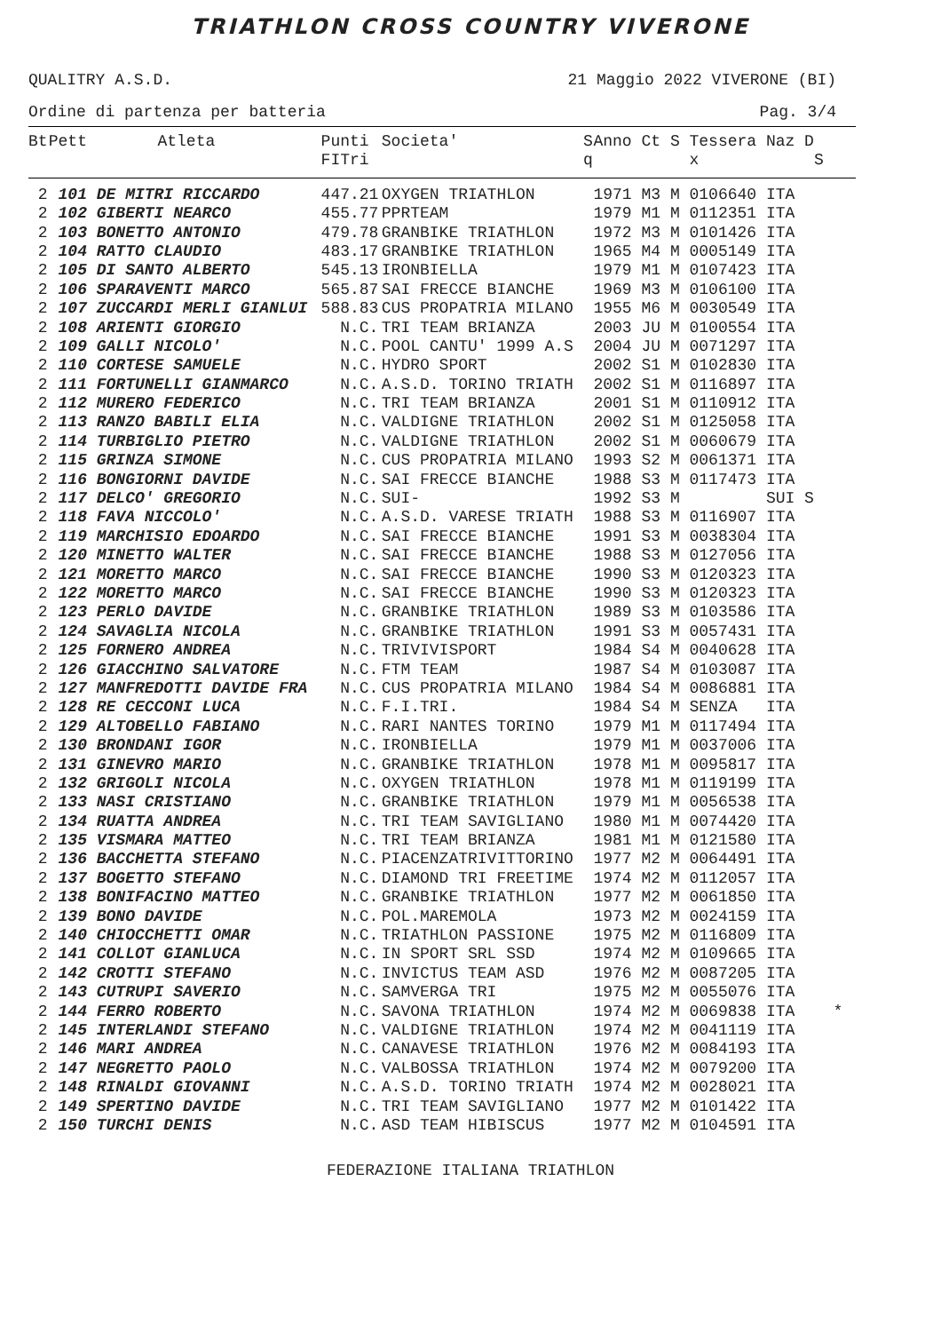TRIATHLON CROSS COUNTRY VIVERONE
QUALITRY A.S.D. 21 Maggio 2022 VIVERONE (BI)
Ordine di partenza per batteria Pag. 3/4
| Bt | Pett | Atleta | Punti | Societa' | S | Anno Ct S Tessera Naz D |
| --- | --- | --- | --- | --- | --- | --- |
| | | | FITri | | q | x S |
| 2 | 101 DE MITRI RICCARDO | | 447.21 | OXYGEN TRIATHLON | | 1971 M3 M 0106640 ITA |
| 2 | 102 GIBERTI NEARCO | | 455.77 | PPRTEAM | | 1979 M1 M 0112351 ITA |
| 2 | 103 BONETTO ANTONIO | | 479.78 | GRANBIKE TRIATHLON | | 1972 M3 M 0101426 ITA |
| 2 | 104 RATTO CLAUDIO | | 483.17 | GRANBIKE TRIATHLON | | 1965 M4 M 0005149 ITA |
| 2 | 105 DI SANTO ALBERTO | | 545.13 | IRONBIELLA | | 1979 M1 M 0107423 ITA |
| 2 | 106 SPARAVENTI MARCO | | 565.87 | SAI FRECCE BIANCHE | | 1969 M3 M 0106100 ITA |
| 2 | 107 ZUCCARDI MERLI GIANLUI | | 588.83 | CUS PROPATRIA MILANO | | 1955 M6 M 0030549 ITA |
| 2 | 108 ARIENTI GIORGIO | | N.C. | TRI TEAM BRIANZA | | 2003 JU M 0100554 ITA |
| 2 | 109 GALLI NICOLO' | | N.C. | POOL CANTU' 1999 A.S | | 2004 JU M 0071297 ITA |
| 2 | 110 CORTESE SAMUELE | | N.C. | HYDRO SPORT | | 2002 S1 M 0102830 ITA |
| 2 | 111 FORTUNELLI GIANMARCO | | N.C. | A.S.D. TORINO TRIATH | | 2002 S1 M 0116897 ITA |
| 2 | 112 MURERO FEDERICO | | N.C. | TRI TEAM BRIANZA | | 2001 S1 M 0110912 ITA |
| 2 | 113 RANZO BABILI ELIA | | N.C. | VALDIGNE TRIATHLON | | 2002 S1 M 0125058 ITA |
| 2 | 114 TURBIGLIO PIETRO | | N.C. | VALDIGNE TRIATHLON | | 2002 S1 M 0060679 ITA |
| 2 | 115 GRINZA SIMONE | | N.C. | CUS PROPATRIA MILANO | | 1993 S2 M 0061371 ITA |
| 2 | 116 BONGIORNI DAVIDE | | N.C. | SAI FRECCE BIANCHE | | 1988 S3 M 0117473 ITA |
| 2 | 117 DELCO' GREGORIO | | N.C. | SUI- | | 1992 S3 M SUI S |
| 2 | 118 FAVA NICCOLO' | | N.C. | A.S.D. VARESE TRIATH | | 1988 S3 M 0116907 ITA |
| 2 | 119 MARCHISIO EDOARDO | | N.C. | SAI FRECCE BIANCHE | | 1991 S3 M 0038304 ITA |
| 2 | 120 MINETTO WALTER | | N.C. | SAI FRECCE BIANCHE | | 1988 S3 M 0127056 ITA |
| 2 | 121 MORETTO MARCO | | N.C. | SAI FRECCE BIANCHE | | 1990 S3 M 0120323 ITA |
| 2 | 122 MORETTO MARCO | | N.C. | SAI FRECCE BIANCHE | | 1990 S3 M 0120323 ITA |
| 2 | 123 PERLO DAVIDE | | N.C. | GRANBIKE TRIATHLON | | 1989 S3 M 0103586 ITA |
| 2 | 124 SAVAGLIA NICOLA | | N.C. | GRANBIKE TRIATHLON | | 1991 S3 M 0057431 ITA |
| 2 | 125 FORNERO ANDREA | | N.C. | TRIVIVISPORT | | 1984 S4 M 0040628 ITA |
| 2 | 126 GIACCHINO SALVATORE | | N.C. | FTM TEAM | | 1987 S4 M 0103087 ITA |
| 2 | 127 MANFREDOTTI DAVIDE FRA | | N.C. | CUS PROPATRIA MILANO | | 1984 S4 M 0086881 ITA |
| 2 | 128 RE CECCONI LUCA | | N.C. | F.I.TRI. | | 1984 S4 M SENZA ITA |
| 2 | 129 ALTOBELLO FABIANO | | N.C. | RARI NANTES TORINO | | 1979 M1 M 0117494 ITA |
| 2 | 130 BRONDANI IGOR | | N.C. | IRONBIELLA | | 1979 M1 M 0037006 ITA |
| 2 | 131 GINEVRO MARIO | | N.C. | GRANBIKE TRIATHLON | | 1978 M1 M 0095817 ITA |
| 2 | 132 GRIGOLI NICOLA | | N.C. | OXYGEN TRIATHLON | | 1978 M1 M 0119199 ITA |
| 2 | 133 NASI CRISTIANO | | N.C. | GRANBIKE TRIATHLON | | 1979 M1 M 0056538 ITA |
| 2 | 134 RUATTA ANDREA | | N.C. | TRI TEAM SAVIGLIANO | | 1980 M1 M 0074420 ITA |
| 2 | 135 VISMARA MATTEO | | N.C. | TRI TEAM BRIANZA | | 1981 M1 M 0121580 ITA |
| 2 | 136 BACCHETTA STEFANO | | N.C. | PIACENZATRIVITTORINO | | 1977 M2 M 0064491 ITA |
| 2 | 137 BOGETTO STEFANO | | N.C. | DIAMOND TRI FREETIME | | 1974 M2 M 0112057 ITA |
| 2 | 138 BONIFACINO MATTEO | | N.C. | GRANBIKE TRIATHLON | | 1977 M2 M 0061850 ITA |
| 2 | 139 BONO DAVIDE | | N.C. | POL.MAREMOLA | | 1973 M2 M 0024159 ITA |
| 2 | 140 CHIOCCHETTI OMAR | | N.C. | TRIATHLON PASSIONE | | 1975 M2 M 0116809 ITA |
| 2 | 141 COLLOT GIANLUCA | | N.C. | IN SPORT SRL SSD | | 1974 M2 M 0109665 ITA |
| 2 | 142 CROTTI STEFANO | | N.C. | INVICTUS TEAM ASD | | 1976 M2 M 0087205 ITA |
| 2 | 143 CUTRUPI SAVERIO | | N.C. | SAMVERGA TRI | | 1975 M2 M 0055076 ITA |
| 2 | 144 FERRO ROBERTO | | N.C. | SAVONA TRIATHLON | | 1974 M2 M 0069838 ITA * |
| 2 | 145 INTERLANDI STEFANO | | N.C. | VALDIGNE TRIATHLON | | 1974 M2 M 0041119 ITA |
| 2 | 146 MARI ANDREA | | N.C. | CANAVESE TRIATHLON | | 1976 M2 M 0084193 ITA |
| 2 | 147 NEGRETTO PAOLO | | N.C. | VALBOSSA TRIATHLON | | 1974 M2 M 0079200 ITA |
| 2 | 148 RINALDI GIOVANNI | | N.C. | A.S.D. TORINO TRIATH | | 1974 M2 M 0028021 ITA |
| 2 | 149 SPERTINO DAVIDE | | N.C. | TRI TEAM SAVIGLIANO | | 1977 M2 M 0101422 ITA |
| 2 | 150 TURCHI DENIS | | N.C. | ASD TEAM HIBISCUS | | 1977 M2 M 0104591 ITA |
FEDERAZIONE ITALIANA TRIATHLON